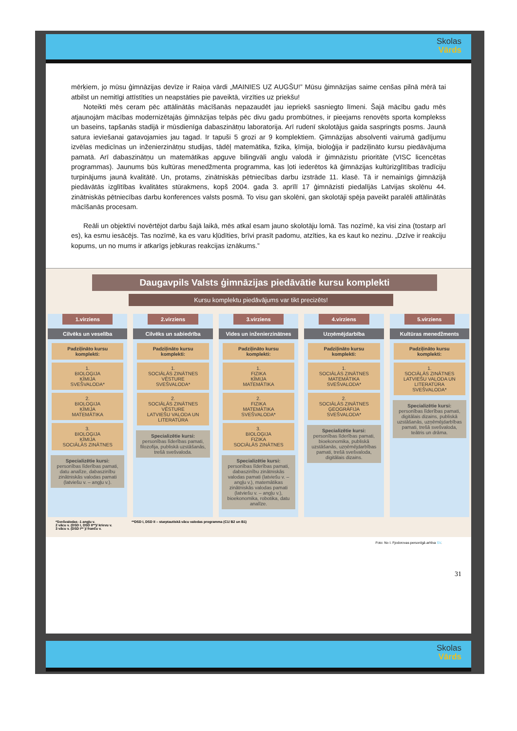Skolas
Vārds
mērķiem, jo mūsu ģimnāzijas devīze ir Raiņa vārdi „MAINIES UZ AUGŠU!” Mūsu ģimnāzijas saime cenšas pilnā mērā tai atbilst un nemitīgi attīstīties un neapstāties pie paveiktā, virzīties uz priekšu!
Noteikti mēs ceram pēc attālinātās mācīšanās nepazaudēt jau iepriekš sasniegto līmeni. Šajā mācību gadu mēs atjaunojām mācības modernizētajās ģimnāzijas telpās pēc divu gadu prombūtnes, ir pieejams renovēts sporta komplekss un baseins, tapšanās stadijā ir mūsdienīga dabaszinātņu laboratorija. Arī rudenī skolotājus gaida saspringts posms. Jaunā satura ieviešanai gatavojamies jau tagad. Ir tapuši 5 grozi ar 9 komplektiem. Ģimnāzijas absolventi vairumā gadījumu izvēlas medicīnas un inženierzinātņu studijas, tādēļ matemātika, fizika, ķīmija, bioloģija ir padziļināto kursu piedāvājuma pamatā. Arī dabaszinātņu un matemātikas apguve bilingvāli angļu valodā ir ģimnāzistu prioritāte (VISC licencētas programmas). Jaunums būs kultūras menedžmenta programma, kas ļoti iederētos kā ģimnāzijas kultūrizglītības tradīciju turpinājums jaunā kvalitātē. Un, protams, zinātniskās pētniecības darbu izstrāde 11. klasē. Tā ir nemainīgs ģimnāzijā piedāvātās izglītības kvalitātes stūrakmens, kopš 2004. gada 3. aprīlī 17 ģimnāzisti piedalījās Latvijas skolēnu 44. zinātniskās pētniecības darbu konferences valsts posmā. To visu gan skolēni, gan skolotāji spēja paveikt paralēli attālinātās mācīšanās procesam.
Reāli un objektīvi novērtējot darbu šajā laikā, mēs atkal esam jauno skolotāju lomā. Tas nozīmē, ka visi zina (tostarp arī es), ka esmu iesācējs. Tas nozīmē, ka es varu kļūdīties, brīvi prasīt padomu, atzīties, ka es kaut ko nezinu. „Dzīve ir reakciju kopums, un no mums ir atkarīgs jebkuras reakcijas iznākums.”
Daugavpils Valsts ģimnāzijas piedāvātie kursu komplekti
Kursu komplektu piedāvājums var tikt precizēts!
1.virziens
Cilvēks un veselība
Padziļināto kursu komplekti:
1.
BIOLOĢIJA
ĶĪMIJA
SVEŠVALODA*
2.
BIOLOĢIJA
ĶĪMIJA
MATEMĀTIKA
3.
BIOLOĢIJA
ĶĪMIJA
SOCIĀLĀS ZINĀTNES
Specializētie kursi:
personības līderības pamati, datu analīze, dabaszinību zinātniskās valodas pamati (latviešu v. – angļu v.).
2.virziens
Cilvēks un sabiedrība
Padziļināto kursu komplekti:
1.
SOCIĀLĀS ZINĀTNES
VĒSTURE
SVEŠVALODA*
2.
SOCIĀLĀS ZINĀTNES
VĒSTURE
LATVIEŠU VALODA UN LITERATŪRA
Specializētie kursi:
personības līderības pamati, filozofija, publiskā uzstāšanās, trešā svešvaloda.
3.virziens
Vides un inženierzinātnes
Padziļināto kursu komplekti:
1.
FIZIKA
ĶĪMIJA
MATEMĀTIKA
2.
FIZIKA
MATEMĀTIKA
SVEŠVALODA*
3.
BIOLOĢIJA
FIZIKA
SOCIĀLĀS ZINĀTNES
Specializētie kursi:
personības līderības pamati, dabaszinību zinātniskās valodas pamati (latviešu v. – angļu v.), matemātikas zinātniskās valodas pamati (latviešu v. – angļu v.), bioekonomika, robotika, datu analīze.
4.virziens
Uzņēmējdarbība
Padziļināto kursu komplekti:
1.
SOCIĀLĀS ZINĀTNES
MATEMĀTIKA
SVEŠVALODA*
2.
SOCIĀLĀS ZINĀTNES
ĢEOGRĀFIJA
SVEŠVALODA*
Specializētie kursi:
personības līderības pamati, bioekonomika, publiskā uzstāšanās, uzņēmējdarbības pamati, trešā svešvaloda, digitālais dizains.
5.virziens
Kultūras menedžments
Padziļināto kursu komplekti:
1.
SOCIĀLĀS ZINĀTNES
LATVIEŠU VALODA UN LITERATŪRA
SVEŠVALODA*
Specializētie kursi:
personības līderības pamati, digitālais dizains, publiskā uzstāšanās, uzņēmējdarbības pamati, trešā svešvaloda, teātris un drāma.
*Svešvalodas -1 angļu v.
2 vācu v. (DSD I, DSD II**)/ krievu v.
3 vācu v. (DSD I** )/ franču v.
**DSD I, DSD II – starptautiskā vācu valodas programma (C1/ B2 un B1)
Foto: No I. Fjodorovas personīgā arhīva SV.
31
Skolas
Vārds